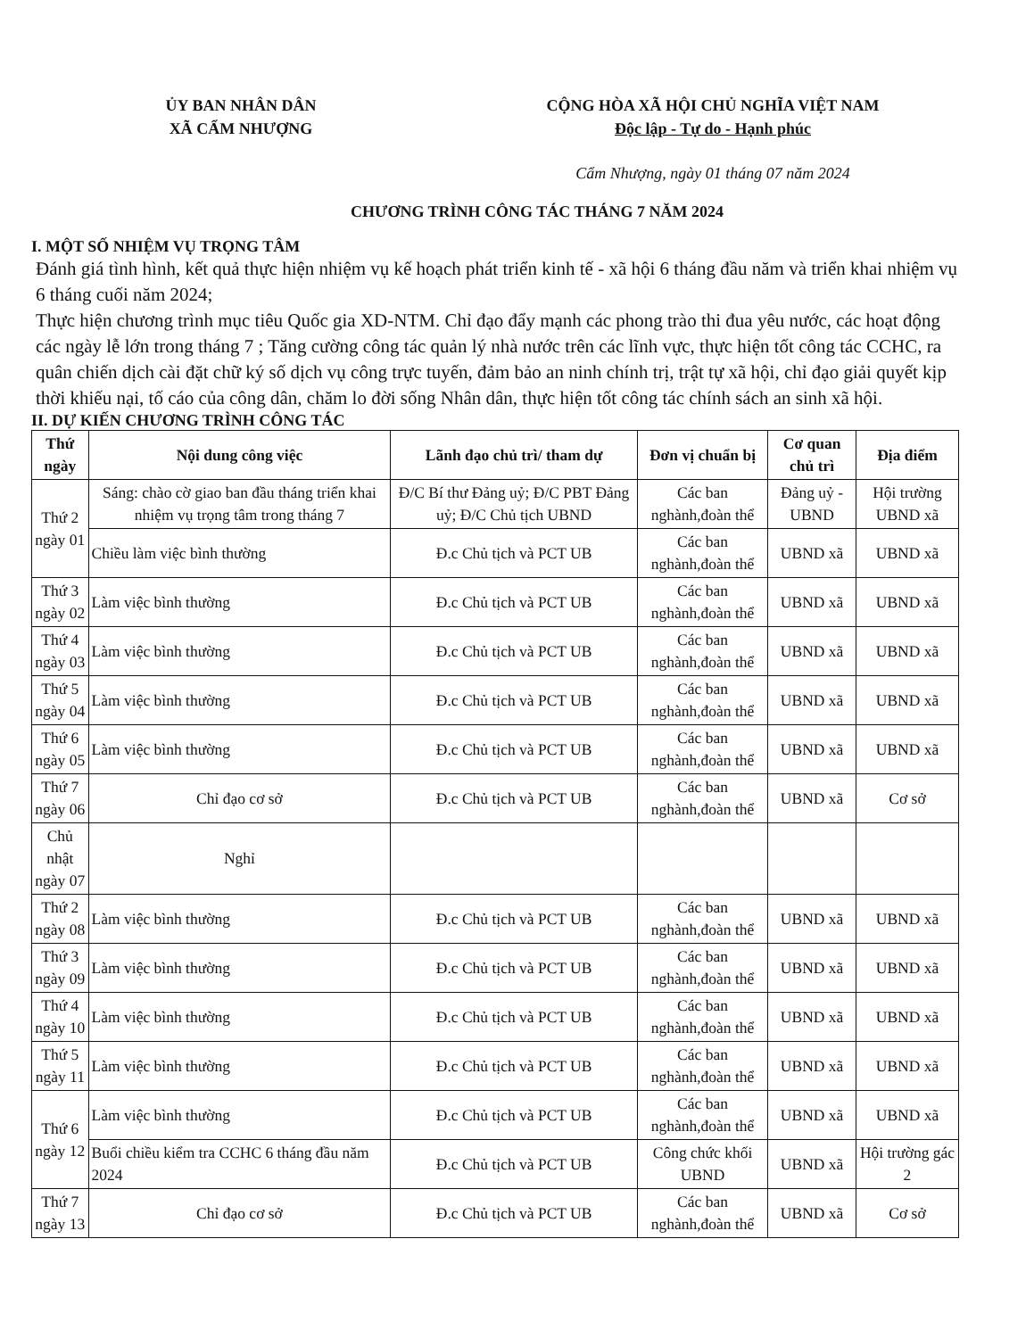ỦY BAN NHÂN DÂN
XÃ CẨM NHƯỢNG
CỘNG HÒA XÃ HỘI CHỦ NGHĨA VIỆT NAM
Độc lập - Tự do - Hạnh phúc
Cẩm Nhượng, ngày 01 tháng 07 năm 2024
CHƯƠNG TRÌNH CÔNG TÁC THÁNG 7 NĂM 2024
I. MỘT SỐ NHIỆM VỤ TRỌNG TÂM
Đánh giá tình hình, kết quả thực hiện nhiệm vụ kế hoạch phát triển kinh tế - xã hội 6 tháng đầu năm và triển khai nhiệm vụ 6 tháng cuối năm 2024;
Thực hiện chương trình mục tiêu Quốc gia XD-NTM. Chỉ đạo đẩy mạnh các phong trào thi đua yêu nước, các hoạt động các ngày lễ lớn trong tháng 7 ; Tăng cường công tác quản lý nhà nước trên các lĩnh vực, thực hiện tốt công tác CCHC, ra quân chiến dịch cài đặt chữ ký số dịch vụ công trực tuyến, đảm bảo an ninh chính trị, trật tự xã hội, chỉ đạo giải quyết kịp thời khiếu nại, tố cáo của công dân, chăm lo đời sống Nhân dân, thực hiện tốt công tác chính sách an sinh xã hội.
II. DỰ KIẾN CHƯƠNG TRÌNH CÔNG TÁC
| Thứ ngày | Nội dung công việc | Lãnh đạo chủ trì/ tham dự | Đơn vị chuẩn bị | Cơ quan chủ trì | Địa điểm |
| --- | --- | --- | --- | --- | --- |
| Thứ 2 ngày 01 | Sáng: chào cờ giao ban đầu tháng triển khai nhiệm vụ trọng tâm trong tháng 7 | Đ/C Bí thư Đảng uỷ; Đ/C PBT Đảng uỷ; Đ/C Chủ tịch UBND | Các ban nghành,đoàn thể | Đảng uỷ - UBND | Hội trường UBND xã |
| | Chiều làm việc bình thường | Đ.c Chủ tịch và PCT UB | Các ban nghành,đoàn thể | UBND xã | UBND xã |
| Thứ 3 ngày 02 | Làm việc bình thường | Đ.c Chủ tịch và PCT UB | Các ban nghành,đoàn thể | UBND xã | UBND xã |
| Thứ 4 ngày 03 | Làm việc bình thường | Đ.c Chủ tịch và PCT UB | Các ban nghành,đoàn thể | UBND xã | UBND xã |
| Thứ 5 ngày 04 | Làm việc bình thường | Đ.c Chủ tịch và PCT UB | Các ban nghành,đoàn thể | UBND xã | UBND xã |
| Thứ 6 ngày 05 | Làm việc bình thường | Đ.c Chủ tịch và PCT UB | Các ban nghành,đoàn thể | UBND xã | UBND xã |
| Thứ 7 ngày 06 | Chỉ đạo cơ sở | Đ.c Chủ tịch và PCT UB | Các ban nghành,đoàn thể | UBND xã | Cơ sở |
| Chủ nhật ngày 07 | Nghỉ | | | | |
| Thứ 2 ngày 08 | Làm việc bình thường | Đ.c Chủ tịch và PCT UB | Các ban nghành,đoàn thể | UBND xã | UBND xã |
| Thứ 3 ngày 09 | Làm việc bình thường | Đ.c Chủ tịch và PCT UB | Các ban nghành,đoàn thể | UBND xã | UBND xã |
| Thứ 4 ngày 10 | Làm việc bình thường | Đ.c Chủ tịch và PCT UB | Các ban nghành,đoàn thể | UBND xã | UBND xã |
| Thứ 5 ngày 11 | Làm việc bình thường | Đ.c Chủ tịch và PCT UB | Các ban nghành,đoàn thể | UBND xã | UBND xã |
| Thứ 6 ngày 12 | Làm việc bình thường | Đ.c Chủ tịch và PCT UB | Các ban nghành,đoàn thể | UBND xã | UBND xã |
| | Buổi chiều kiểm tra CCHC 6 tháng đầu năm 2024 | Đ.c Chủ tịch và PCT UB | Công chức khối UBND | UBND xã | Hội trường gác 2 |
| Thứ 7 ngày 13 | Chỉ đạo cơ sở | Đ.c Chủ tịch và PCT UB | Các ban nghành,đoàn thể | UBND xã | Cơ sở |